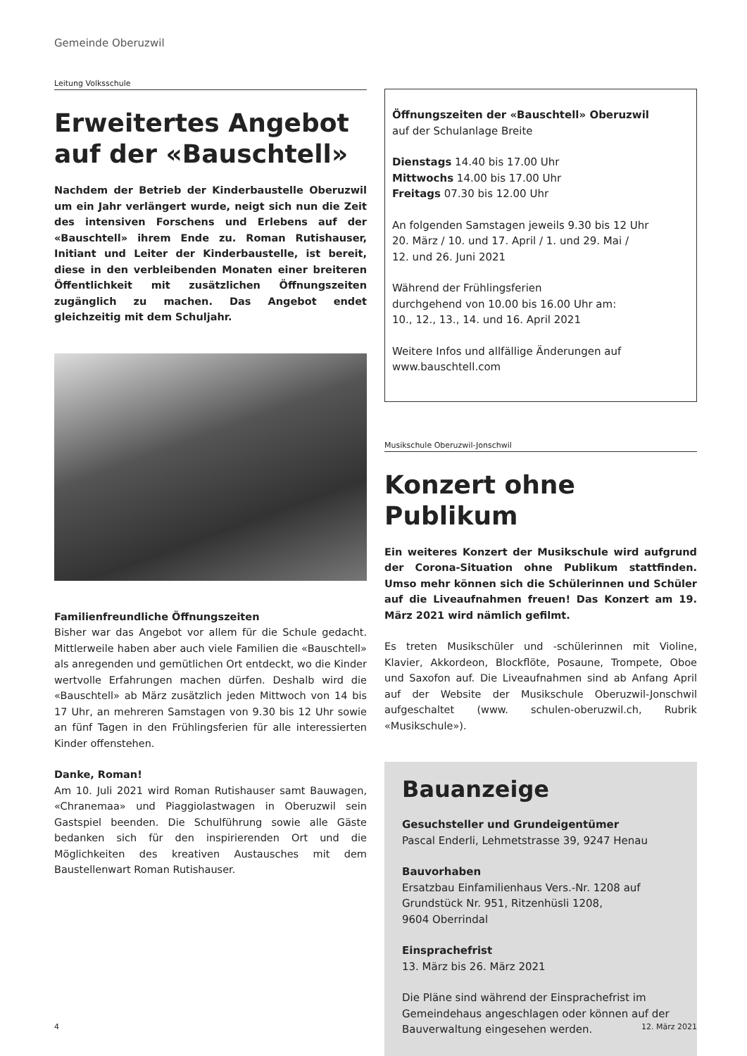Gemeinde Oberuzwil
Leitung Volksschule
Erweitertes Angebot auf der «Bauschtell»
Nachdem der Betrieb der Kinderbaustelle Oberuzwil um ein Jahr verlängert wurde, neigt sich nun die Zeit des intensiven Forschens und Erlebens auf der «Bauschtell» ihrem Ende zu. Roman Rutishauser, Initiant und Leiter der Kinderbaustelle, ist bereit, diese in den verbleibenden Monaten einer breiteren Öffentlichkeit mit zusätzlichen Öffnungszeiten zugänglich zu machen. Das Angebot endet gleichzeitig mit dem Schuljahr.
Familienfreundliche Öffnungszeiten
Bisher war das Angebot vor allem für die Schule gedacht. Mittlerweile haben aber auch viele Familien die «Bauschtell» als anregenden und gemütlichen Ort entdeckt, wo die Kinder wertvolle Erfahrungen machen dürfen. Deshalb wird die «Bauschtell» ab März zusätzlich jeden Mittwoch von 14 bis 17 Uhr, an mehreren Samstagen von 9.30 bis 12 Uhr sowie an fünf Tagen in den Frühlingsferien für alle interessierten Kinder offenstehen.
Danke, Roman!
Am 10. Juli 2021 wird Roman Rutishauser samt Bauwagen, «Chranemaa» und Piaggiolastwagen in Oberuzwil sein Gastspiel beenden. Die Schulführung sowie alle Gäste bedanken sich für den inspirierenden Ort und die Möglichkeiten des kreativen Austausches mit dem Baustellenwart Roman Rutishauser.
Öffnungszeiten der «Bauschtell» Oberuzwil
auf der Schulanlage Breite
Dienstags 14.40 bis 17.00 Uhr
Mittwochs 14.00 bis 17.00 Uhr
Freitags 07.30 bis 12.00 Uhr
An folgenden Samstagen jeweils 9.30 bis 12 Uhr
20. März / 10. und 17. April / 1. und 29. Mai /
12. und 26. Juni 2021
Während der Frühlingsferien
durchgehend von 10.00 bis 16.00 Uhr am:
10., 12., 13., 14. und 16. April 2021
Weitere Infos und allfällige Änderungen auf
www.bauschtell.com
Musikschule Oberuzwil-Jonschwil
Konzert ohne Publikum
Ein weiteres Konzert der Musikschule wird aufgrund der Corona-Situation ohne Publikum stattfinden. Umso mehr können sich die Schülerinnen und Schüler auf die Liveaufnahmen freuen! Das Konzert am 19. März 2021 wird nämlich gefilmt.
Es treten Musikschüler und -schülerinnen mit Violine, Klavier, Akkordeon, Blockflöte, Posaune, Trompete, Oboe und Saxofon auf. Die Liveaufnahmen sind ab Anfang April auf der Website der Musikschule Oberuzwil-Jonschwil aufgeschaltet (www. schulen-oberuzwil.ch, Rubrik «Musikschule»).
Bauanzeige
Gesuchsteller und Grundeigentümer
Pascal Enderli, Lehmetstrasse 39, 9247 Henau
Bauvorhaben
Ersatzbau Einfamilienhaus Vers.-Nr. 1208 auf Grundstück Nr. 951, Ritzenhüsli 1208,
9604 Oberrindal
Einsprachefrist
13. März bis 26. März 2021
Die Pläne sind während der Einsprachefrist im Gemeindehaus angeschlagen oder können auf der Bauverwaltung eingesehen werden.
4 12. März 2021